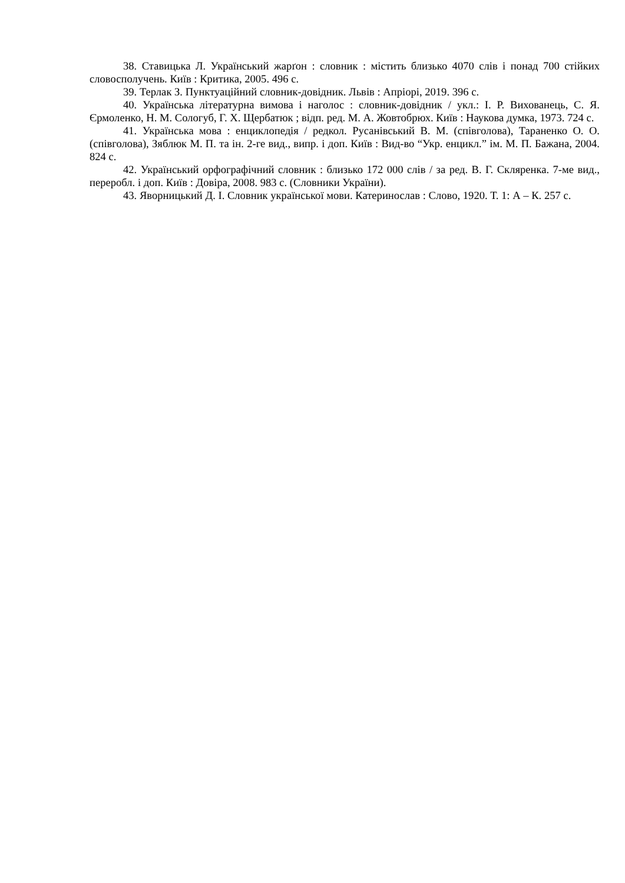38. Ставицька Л. Український жарґон : словник : містить близько 4070 слів і понад 700 стійких словосполучень. Київ : Критика, 2005. 496 с.
39. Терлак З. Пунктуаційний словник-довідник. Львів : Апріорі, 2019. 396 с.
40. Українська літературна вимова і наголос : словник-довідник / укл.: І. Р. Вихованець, С. Я. Єрмоленко, Н. М. Сологуб, Г. Х. Щербатюк ; відп. ред. М. А. Жовтобрюх. Київ : Наукова думка, 1973. 724 с.
41. Українська мова : енциклопедія / редкол. Русанівський В. М. (співголова), Тараненко О. О. (співголова), Зяблюк М. П. та ін. 2-ге вид., випр. і доп. Київ : Вид-во “Укр. енцикл.” ім. М. П. Бажана, 2004. 824 с.
42. Український орфографічний словник : близько 172 000 слів / за ред. В. Г. Скляренка. 7-ме вид., переробл. і доп. Київ : Довіра, 2008. 983 с. (Словники України).
43. Яворницький Д. І. Словник української мови. Катеринослав : Слово, 1920. Т. 1: А – К. 257 с.